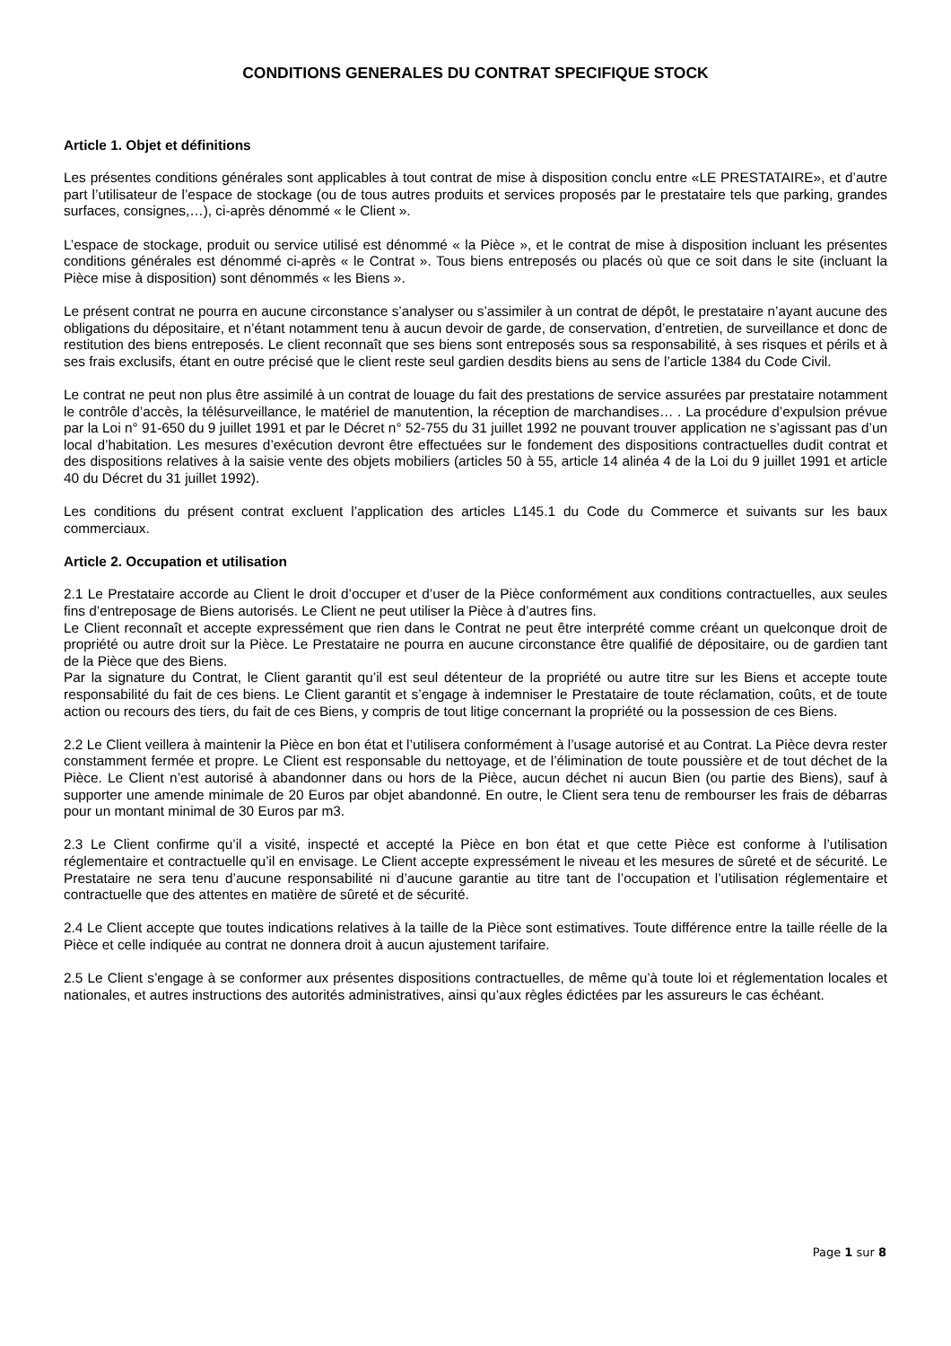CONDITIONS GENERALES DU CONTRAT SPECIFIQUE STOCK
Article 1. Objet et définitions
Les présentes conditions générales sont applicables à tout contrat de mise à disposition conclu entre «LE PRESTATAIRE», et d’autre part l’utilisateur de l’espace de stockage (ou de tous autres produits et services proposés par le prestataire tels que parking, grandes surfaces, consignes,…), ci-après dénommé « le Client ».
L’espace de stockage, produit ou service utilisé est dénommé « la Pièce », et le contrat de mise à disposition incluant les présentes conditions générales est dénommé ci-après « le Contrat ». Tous biens entreposés ou placés où que ce soit dans le site (incluant la Pièce mise à disposition) sont dénommés « les Biens ».
Le présent contrat ne pourra en aucune circonstance s’analyser ou s’assimiler à un contrat de dépôt, le prestataire n’ayant aucune des obligations du dépositaire, et n’étant notamment tenu à aucun devoir de garde, de conservation, d’entretien, de surveillance et donc de restitution des biens entreposés. Le client reconnaît que ses biens sont entreposés sous sa responsabilité, à ses risques et périls et à ses frais exclusifs, étant en outre précisé que le client reste seul gardien desdits biens au sens de l’article 1384 du Code Civil.
Le contrat ne peut non plus être assimilé à un contrat de louage du fait des prestations de service assurées par prestataire notamment le contrôle d’accès, la télésurveillance, le matériel de manutention, la réception de marchandises… . La procédure d’expulsion prévue par la Loi n° 91-650 du 9 juillet 1991 et par le Décret n° 52-755 du 31 juillet 1992 ne pouvant trouver application ne s’agissant pas d’un local d’habitation. Les mesures d’exécution devront être effectuées sur le fondement des dispositions contractuelles dudit contrat et des dispositions relatives à la saisie vente des objets mobiliers (articles 50 à 55, article 14 alinéa 4 de la Loi du 9 juillet 1991 et article 40 du Décret du 31 juillet 1992).
Les conditions du présent contrat excluent l’application des articles L145.1 du Code du Commerce et suivants sur les baux commerciaux.
Article 2. Occupation et utilisation
2.1 Le Prestataire accorde au Client le droit d’occuper et d’user de la Pièce conformément aux conditions contractuelles, aux seules fins d’entreposage de Biens autorisés. Le Client ne peut utiliser la Pièce à d’autres fins.
Le Client reconnaît et accepte expressément que rien dans le Contrat ne peut être interprété comme créant un quelconque droit de propriété ou autre droit sur la Pièce. Le Prestataire ne pourra en aucune circonstance être qualifié de dépositaire, ou de gardien tant de la Pièce que des Biens.
Par la signature du Contrat, le Client garantit qu’il est seul détenteur de la propriété ou autre titre sur les Biens et accepte toute responsabilité du fait de ces biens. Le Client garantit et s’engage à indemniser le Prestataire de toute réclamation, coûts, et de toute action ou recours des tiers, du fait de ces Biens, y compris de tout litige concernant la propriété ou la possession de ces Biens.
2.2 Le Client veillera à maintenir la Pièce en bon état et l’utilisera conformément à l’usage autorisé et au Contrat. La Pièce devra rester constamment fermée et propre. Le Client est responsable du nettoyage, et de l’élimination de toute poussière et de tout déchet de la Pièce. Le Client n’est autorisé à abandonner dans ou hors de la Pièce, aucun déchet ni aucun Bien (ou partie des Biens), sauf à supporter une amende minimale de 20 Euros par objet abandonné. En outre, le Client sera tenu de rembourser les frais de débarras pour un montant minimal de 30 Euros par m3.
2.3 Le Client confirme qu’il a visité, inspecté et accepté la Pièce en bon état et que cette Pièce est conforme à l’utilisation réglementaire et contractuelle qu’il en envisage. Le Client accepte expressément le niveau et les mesures de sûreté et de sécurité. Le Prestataire ne sera tenu d’aucune responsabilité ni d’aucune garantie au titre tant de l’occupation et l’utilisation réglementaire et contractuelle que des attentes en matière de sûreté et de sécurité.
2.4 Le Client accepte que toutes indications relatives à la taille de la Pièce sont estimatives. Toute différence entre la taille réelle de la Pièce et celle indiquée au contrat ne donnera droit à aucun ajustement tarifaire.
2.5 Le Client s’engage à se conformer aux présentes dispositions contractuelles, de même qu’à toute loi et réglementation locales et nationales, et autres instructions des autorités administratives, ainsi qu’aux règles édictées par les assureurs le cas échéant.
Page 1 sur 8